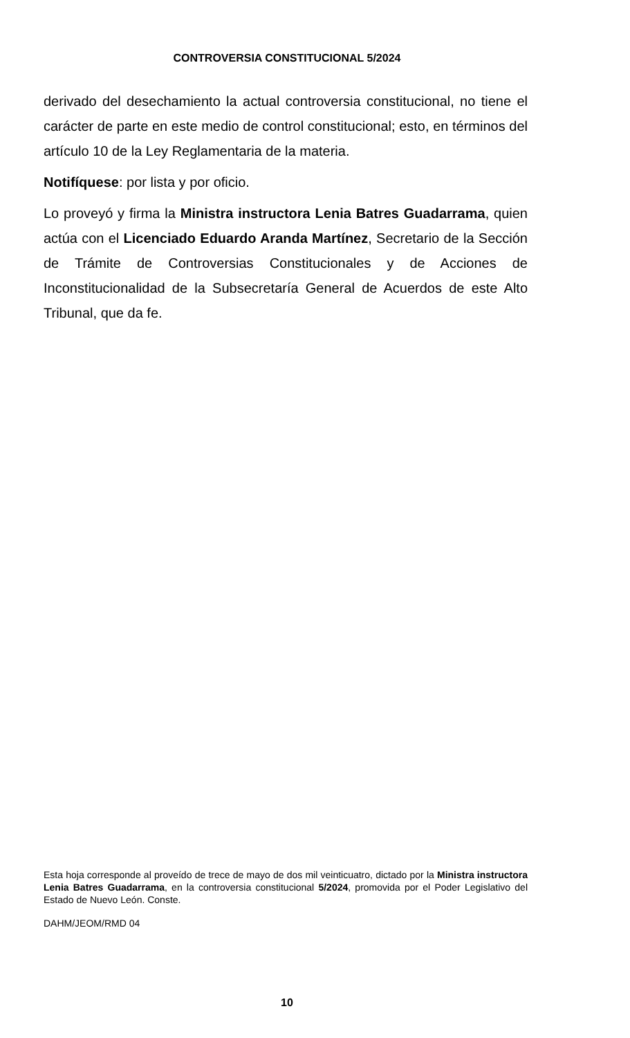CONTROVERSIA CONSTITUCIONAL 5/2024
derivado del desechamiento la actual controversia constitucional, no tiene el carácter de parte en este medio de control constitucional; esto, en términos del artículo 10 de la Ley Reglamentaria de la materia.
Notifíquese: por lista y por oficio.
Lo proveyó y firma la Ministra instructora Lenia Batres Guadarrama, quien actúa con el Licenciado Eduardo Aranda Martínez, Secretario de la Sección de Trámite de Controversias Constitucionales y de Acciones de Inconstitucionalidad de la Subsecretaría General de Acuerdos de este Alto Tribunal, que da fe.
Esta hoja corresponde al proveído de trece de mayo de dos mil veinticuatro, dictado por la Ministra instructora Lenia Batres Guadarrama, en la controversia constitucional 5/2024, promovida por el Poder Legislativo del Estado de Nuevo León. Conste.
DAHM/JEOM/RMD 04
10